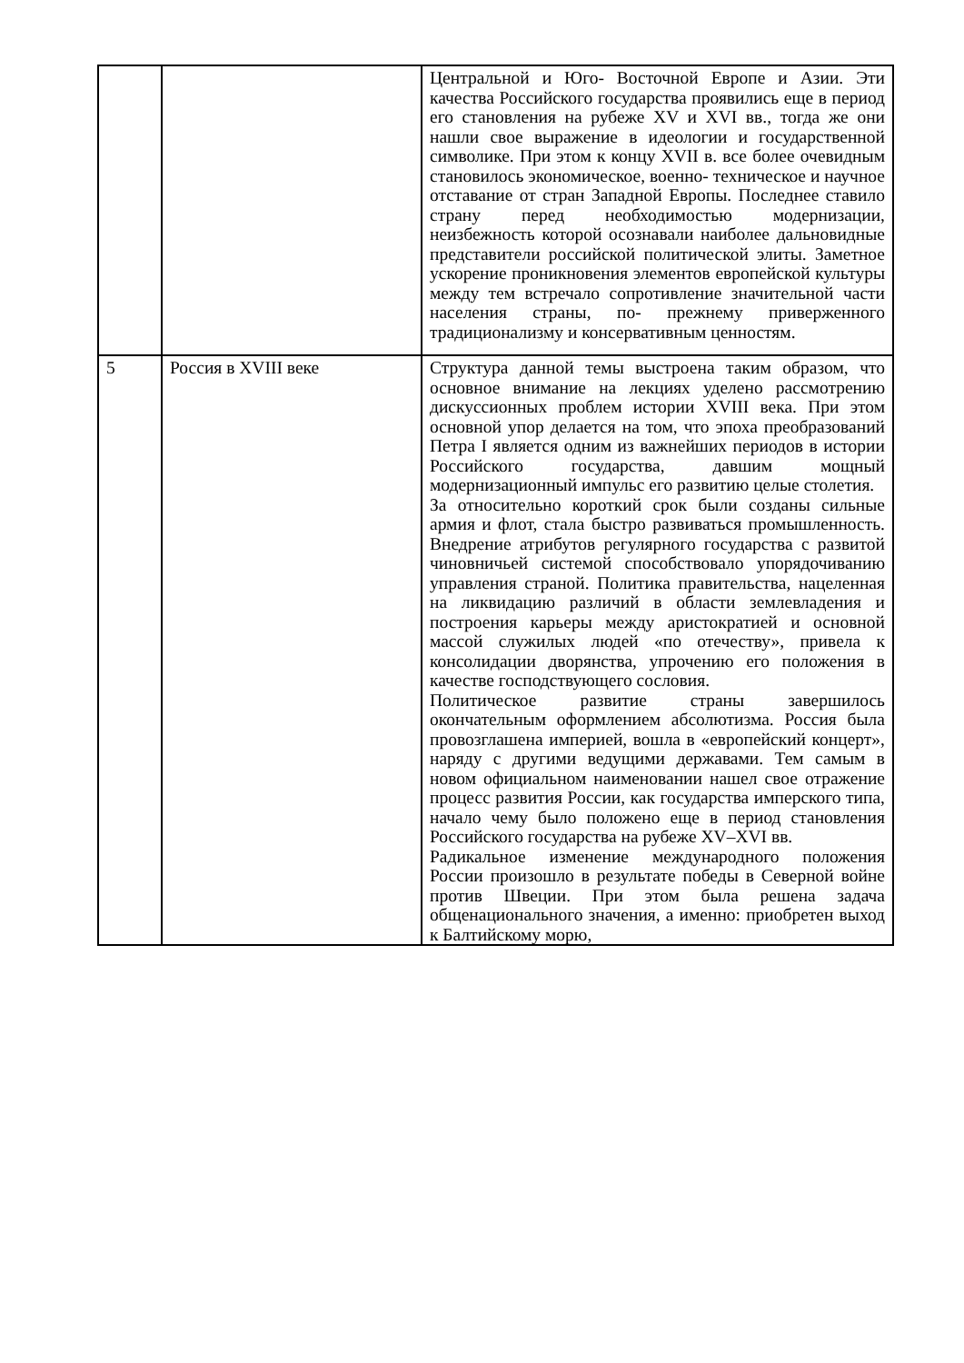| | | Центральной и Юго- Восточной Европе и Азии. Эти качества Российского государства проявились еще в период его становления на рубеже XV и XVI вв., тогда же они нашли свое выражение в идеологии и государственной символике. При этом к концу XVII в. все более очевидным становилось экономическое, военно- техническое и научное отставание от стран Западной Европы. Последнее ставило страну перед необходимостью модернизации, неизбежность которой осознавали наиболее дальновидные представители российской политической элиты. Заметное ускорение проникновения элементов европейской культуры между тем встречало сопротивление значительной части населения страны, по- прежнему приверженного традиционализму и консервативным ценностям. |
| 5 | Россия в XVIII веке | Структура данной темы выстроена таким образом, что основное внимание на лекциях уделено рассмотрению дискуссионных проблем истории XVIII века. При этом основной упор делается на том, что эпоха преобразований Петра I является одним из важнейших периодов в истории Российского государства, давшим мощный модернизационный импульс его развитию целые столетия. За относительно короткий срок были созданы сильные армия и флот, стала быстро развиваться промышленность. Внедрение атрибутов регулярного государства с развитой чиновничьей системой способствовало упорядочиванию управления страной. Политика правительства, нацеленная на ликвидацию различий в области землевладения и построения карьеры между аристократией и основной массой служилых людей «по отечеству», привела к консолидации дворянства, упрочению его положения в качестве господствующего сословия. Политическое развитие страны завершилось окончательным оформлением абсолютизма. Россия была провозглашена империей, вошла в «европейский концерт», наряду с другими ведущими державами. Тем самым в новом официальном наименовании нашел свое отражение процесс развития России, как государства имперского типа, начало чему было положено еще в период становления Российского государства на рубеже XV–XVI вв. Радикальное изменение международного положения России произошло в результате победы в Северной войне против Швеции. При этом была решена задача общенационального значения, а именно: приобретен выход к Балтийскому морю, |